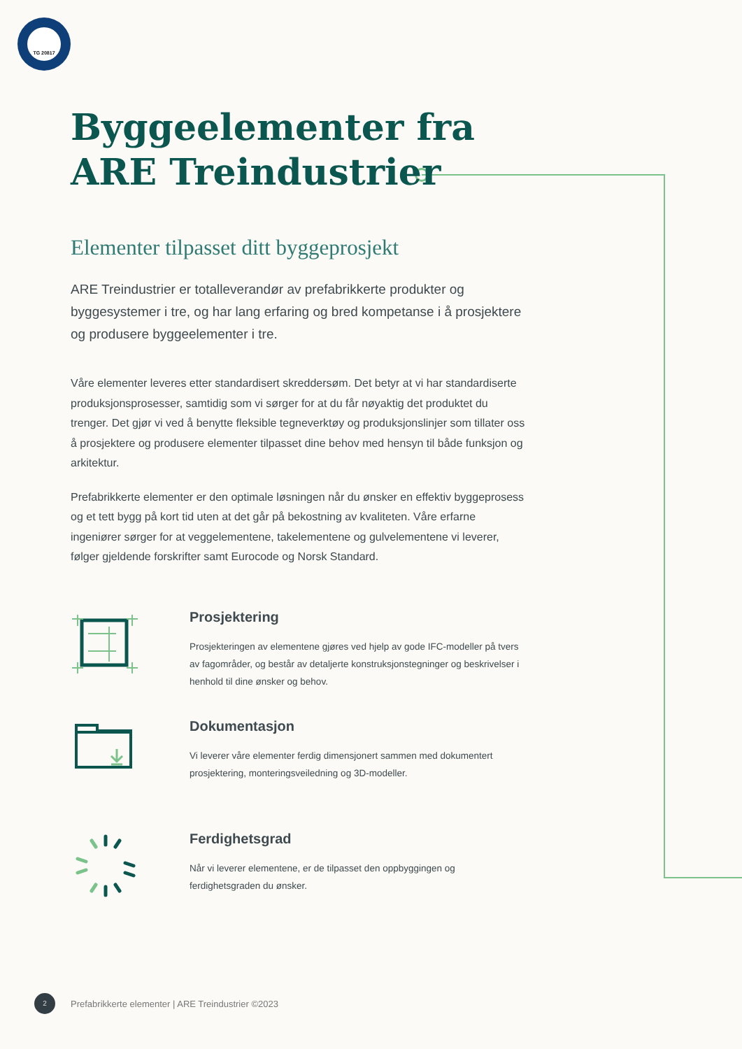TG 20817
Byggeelementer fra
ARE Treindustrier
Elementer tilpasset ditt byggeprosjekt
ARE Treindustrier er totalleverandør av prefabrikkerte produkter og byggesystemer i tre, og har lang erfaring og bred kompetanse i å prosjektere og produsere byggeelementer i tre.
Våre elementer leveres etter standardisert skreddersøm. Det betyr at vi har standardiserte produksjonsprosesser, samtidig som vi sørger for at du får nøyaktig det produktet du trenger. Det gjør vi ved å benytte fleksible tegneverktøy og produksjonslinjer som tillater oss å prosjektere og produsere elementer tilpasset dine behov med hensyn til både funksjon og arkitektur.
Prefabrikkerte elementer er den optimale løsningen når du ønsker en effektiv byggeprosess og et tett bygg på kort tid uten at det går på bekostning av kvaliteten. Våre erfarne ingeniører sørger for at veggelementene, takelementene og gulvelementene vi leverer, følger gjeldende forskrifter samt Eurocode og Norsk Standard.
Prosjektering
Prosjekteringen av elementene gjøres ved hjelp av gode IFC-modeller på tvers av fagområder, og består av detaljerte konstruksjonstegninger og beskrivelser i henhold til dine ønsker og behov.
Dokumentasjon
Vi leverer våre elementer ferdig dimensjonert sammen med dokumentert prosjektering, monteringsveiledning og 3D-modeller.
Ferdighetsgrad
Når vi leverer elementene, er de tilpasset den oppbyggingen og ferdighetsgraden du ønsker.
2
Prefabrikkerte elementer | ARE Treindustrier ©2023